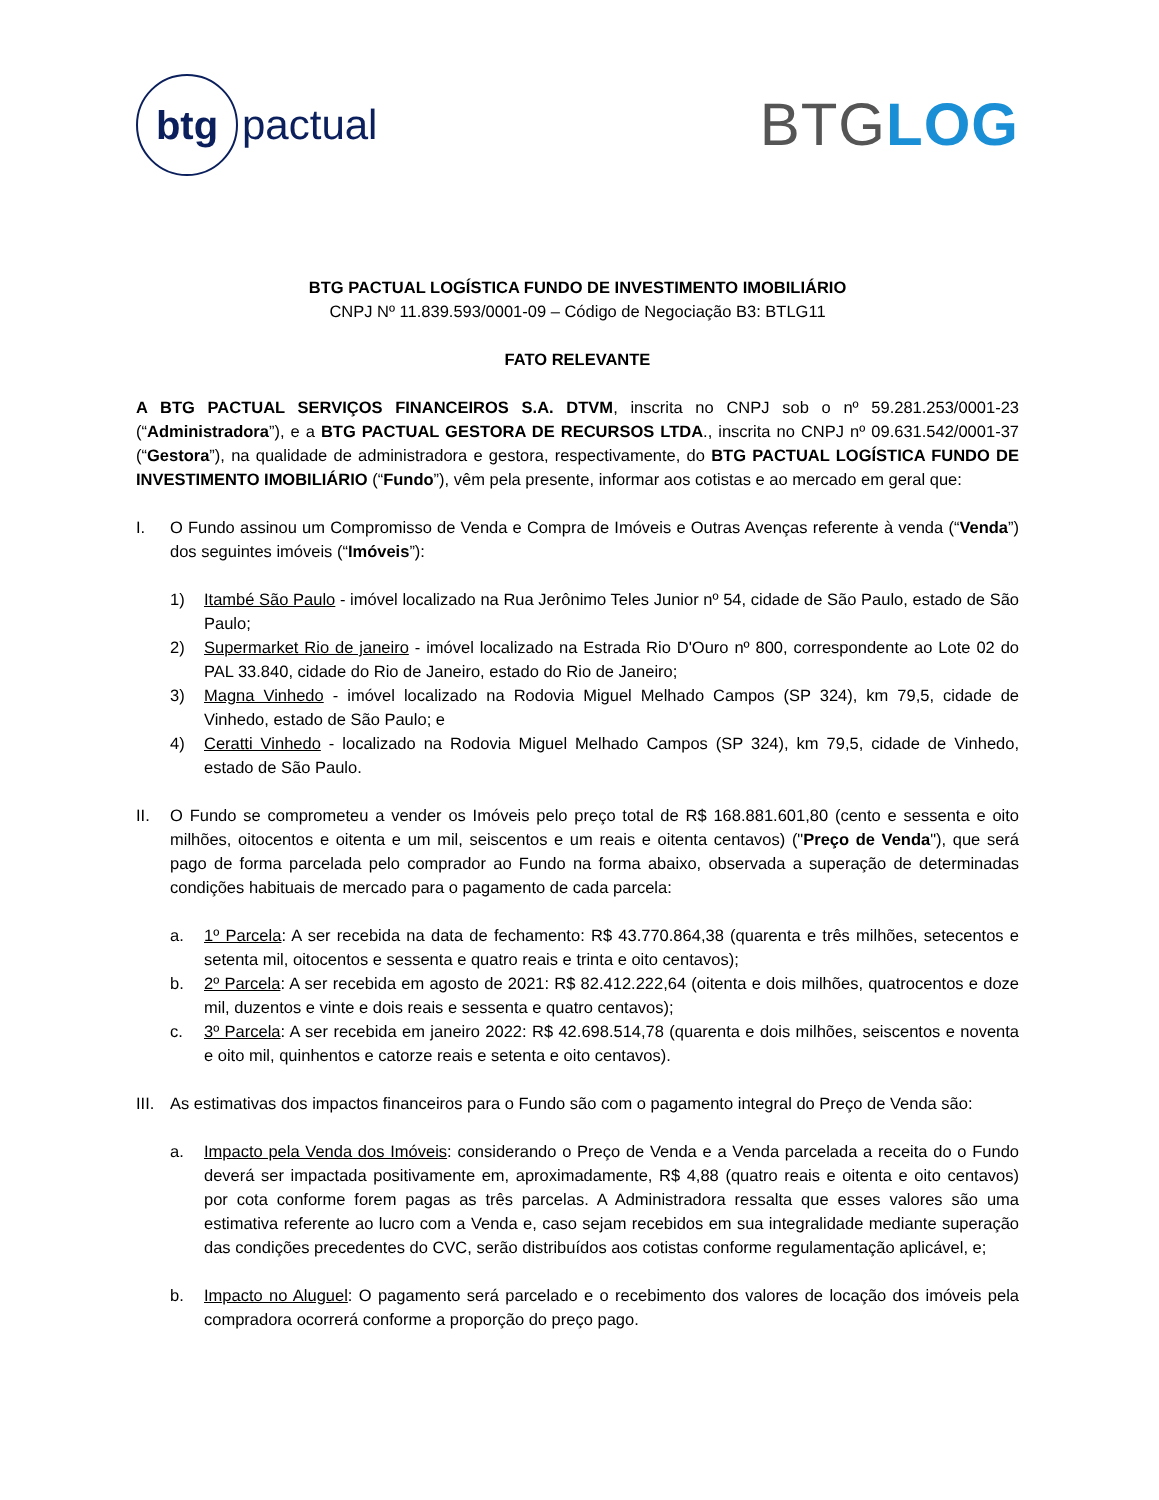btg
pactual
BTGLOG
BTG PACTUAL LOGÍSTICA FUNDO DE INVESTIMENTO IMOBILIÁRIO
CNPJ Nº 11.839.593/0001-09 – Código de Negociação B3: BTLG11
FATO RELEVANTE
A BTG PACTUAL SERVIÇOS FINANCEIROS S.A. DTVM, inscrita no CNPJ sob o nº 59.281.253/0001-23 (“Administradora”), e a BTG PACTUAL GESTORA DE RECURSOS LTDA., inscrita no CNPJ nº 09.631.542/0001-37 (“Gestora”), na qualidade de administradora e gestora, respectivamente, do BTG PACTUAL LOGÍSTICA FUNDO DE INVESTIMENTO IMOBILIÁRIO (“Fundo”), vêm pela presente, informar aos cotistas e ao mercado em geral que:
I. O Fundo assinou um Compromisso de Venda e Compra de Imóveis e Outras Avenças referente à venda (“Venda”) dos seguintes imóveis (“Imóveis”):
1) Itambé São Paulo - imóvel localizado na Rua Jerônimo Teles Junior nº 54, cidade de São Paulo, estado de São Paulo;
2) Supermarket Rio de janeiro - imóvel localizado na Estrada Rio D'Ouro nº 800, correspondente ao Lote 02 do PAL 33.840, cidade do Rio de Janeiro, estado do Rio de Janeiro;
3) Magna Vinhedo - imóvel localizado na Rodovia Miguel Melhado Campos (SP 324), km 79,5, cidade de Vinhedo, estado de São Paulo; e
4) Ceratti Vinhedo - localizado na Rodovia Miguel Melhado Campos (SP 324), km 79,5, cidade de Vinhedo, estado de São Paulo.
II. O Fundo se comprometeu a vender os Imóveis pelo preço total de R$ 168.881.601,80 (cento e sessenta e oito milhões, oitocentos e oitenta e um mil, seiscentos e um reais e oitenta centavos) ("Preço de Venda"), que será pago de forma parcelada pelo comprador ao Fundo na forma abaixo, observada a superação de determinadas condições habituais de mercado para o pagamento de cada parcela:
a. 1º Parcela: A ser recebida na data de fechamento: R$ 43.770.864,38 (quarenta e três milhões, setecentos e setenta mil, oitocentos e sessenta e quatro reais e trinta e oito centavos);
b. 2º Parcela: A ser recebida em agosto de 2021: R$ 82.412.222,64 (oitenta e dois milhões, quatrocentos e doze mil, duzentos e vinte e dois reais e sessenta e quatro centavos);
c. 3º Parcela: A ser recebida em janeiro 2022: R$ 42.698.514,78 (quarenta e dois milhões, seiscentos e noventa e oito mil, quinhentos e catorze reais e setenta e oito centavos).
III.
As estimativas dos impactos financeiros para o Fundo são com o pagamento integral do Preço de Venda são:
a. Impacto pela Venda dos Imóveis: considerando o Preço de Venda e a Venda parcelada a receita do o Fundo deverá ser impactada positivamente em, aproximadamente, R$ 4,88 (quatro reais e oitenta e oito centavos) por cota conforme forem pagas as três parcelas. A Administradora ressalta que esses valores são uma estimativa referente ao lucro com a Venda e, caso sejam recebidos em sua integralidade mediante superação das condições precedentes do CVC, serão distribuídos aos cotistas conforme regulamentação aplicável, e;
b. Impacto no Aluguel: O pagamento será parcelado e o recebimento dos valores de locação dos imóveis pela compradora ocorrerá conforme a proporção do preço pago.